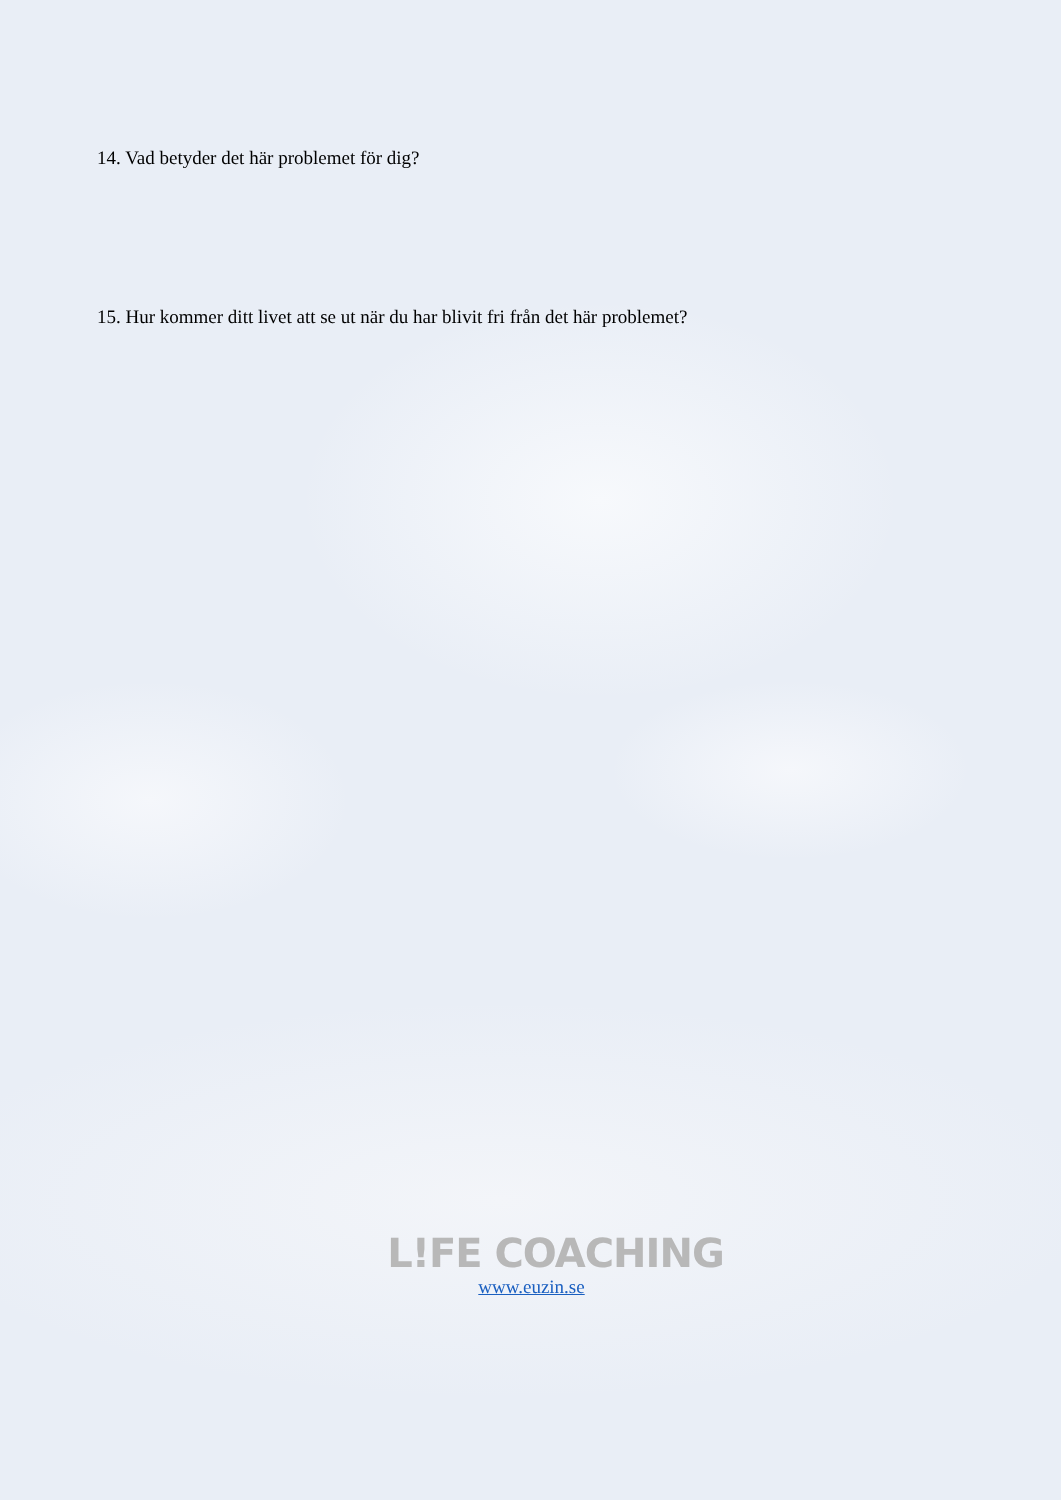14. Vad betyder det här problemet för dig?
15. Hur kommer ditt livet att se ut när du har blivit fri från det här problemet?
L!FE COACHING
www.euzin.se